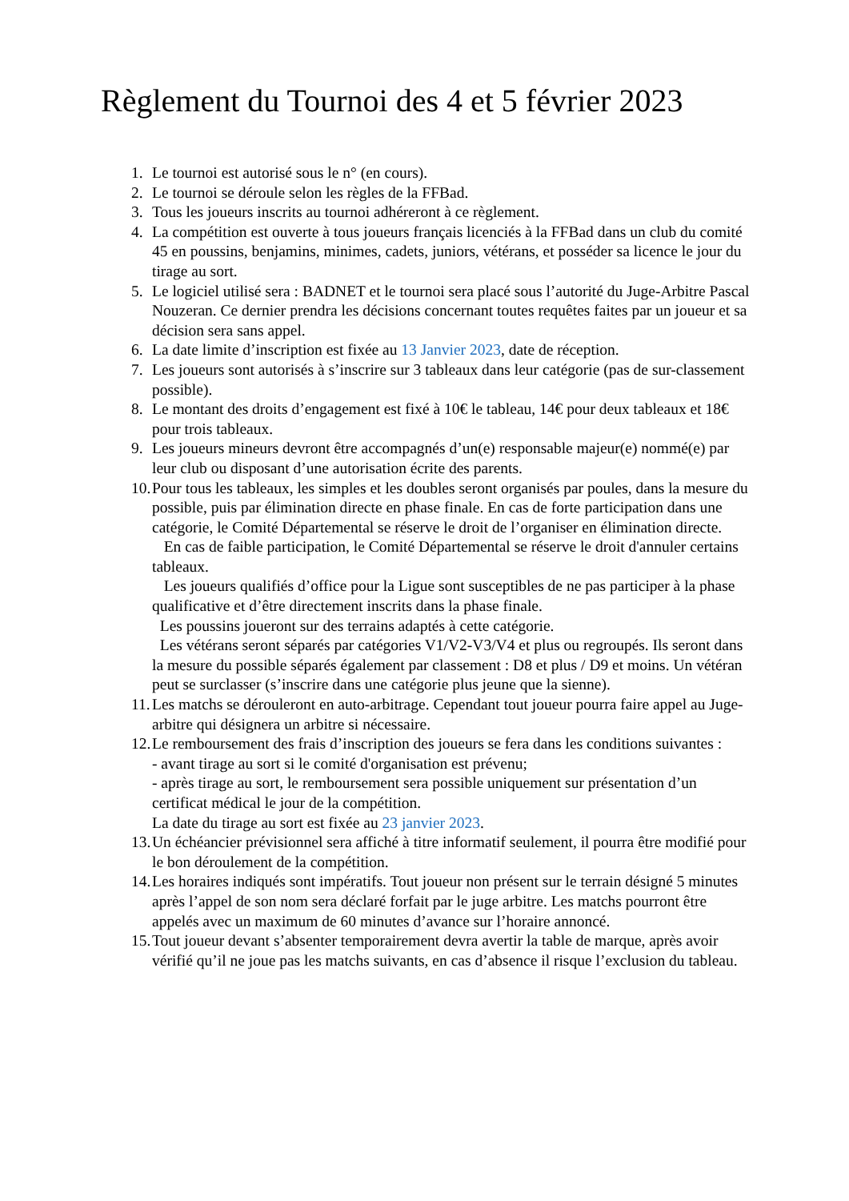Règlement du Tournoi des 4 et 5 février 2023
1. Le tournoi est autorisé sous le n° (en cours).
2. Le tournoi se déroule selon les règles de la FFBad.
3. Tous les joueurs inscrits au tournoi adhéreront à ce règlement.
4. La compétition est ouverte à tous joueurs français licenciés à la FFBad dans un club du comité 45 en poussins, benjamins, minimes, cadets, juniors, vétérans, et posséder sa licence le jour du tirage au sort.
5. Le logiciel utilisé sera : BADNET et le tournoi sera placé sous l’autorité du Juge-Arbitre Pascal Nouzeran. Ce dernier prendra les décisions concernant toutes requêtes faites par un joueur et sa décision sera sans appel.
6. La date limite d’inscription est fixée au 13 Janvier 2023, date de réception.
7. Les joueurs sont autorisés à s’inscrire sur 3 tableaux dans leur catégorie (pas de sur-classement possible).
8. Le montant des droits d’engagement est fixé à 10€ le tableau, 14€ pour deux tableaux et 18€ pour trois tableaux.
9. Les joueurs mineurs devront être accompagnés d’un(e) responsable majeur(e) nommé(e) par leur club ou disposant d’une autorisation écrite des parents.
10. Pour tous les tableaux, les simples et les doubles seront organisés par poules, dans la mesure du possible, puis par élimination directe en phase finale. En cas de forte participation dans une catégorie, le Comité Départemental se réserve le droit de l’organiser en élimination directe.
En cas de faible participation, le Comité Départemental se réserve le droit d'annuler certains tableaux.
Les joueurs qualifiés d’office pour la Ligue sont susceptibles de ne pas participer à la phase qualificative et d’être directement inscrits dans la phase finale.
Les poussins joueront sur des terrains adaptés à cette catégorie.
Les vétérans seront séparés par catégories V1/V2-V3/V4 et plus ou regroupés. Ils seront dans la mesure du possible séparés également par classement : D8 et plus / D9 et moins. Un vétéran peut se surclasser (s’inscrire dans une catégorie plus jeune que la sienne).
11. Les matchs se dérouleront en auto-arbitrage. Cependant tout joueur pourra faire appel au Juge-arbitre qui désignera un arbitre si nécessaire.
12. Le remboursement des frais d’inscription des joueurs se fera dans les conditions suivantes :
- avant tirage au sort si le comité d'organisation est prévenu;
- après tirage au sort, le remboursement sera possible uniquement sur présentation d’un certificat médical le jour de la compétition.
La date du tirage au sort est fixée au 23 janvier 2023.
13. Un échéancier prévisionnel sera affiché à titre informatif seulement, il pourra être modifié pour le bon déroulement de la compétition.
14. Les horaires indiqués sont impératifs. Tout joueur non présent sur le terrain désigné 5 minutes après l’appel de son nom sera déclaré forfait par le juge arbitre. Les matchs pourront être appelés avec un maximum de 60 minutes d’avance sur l’horaire annoncé.
15. Tout joueur devant s’absenter temporairement devra avertir la table de marque, après avoir vérifié qu’il ne joue pas les matchs suivants, en cas d’absence il risque l’exclusion du tableau.